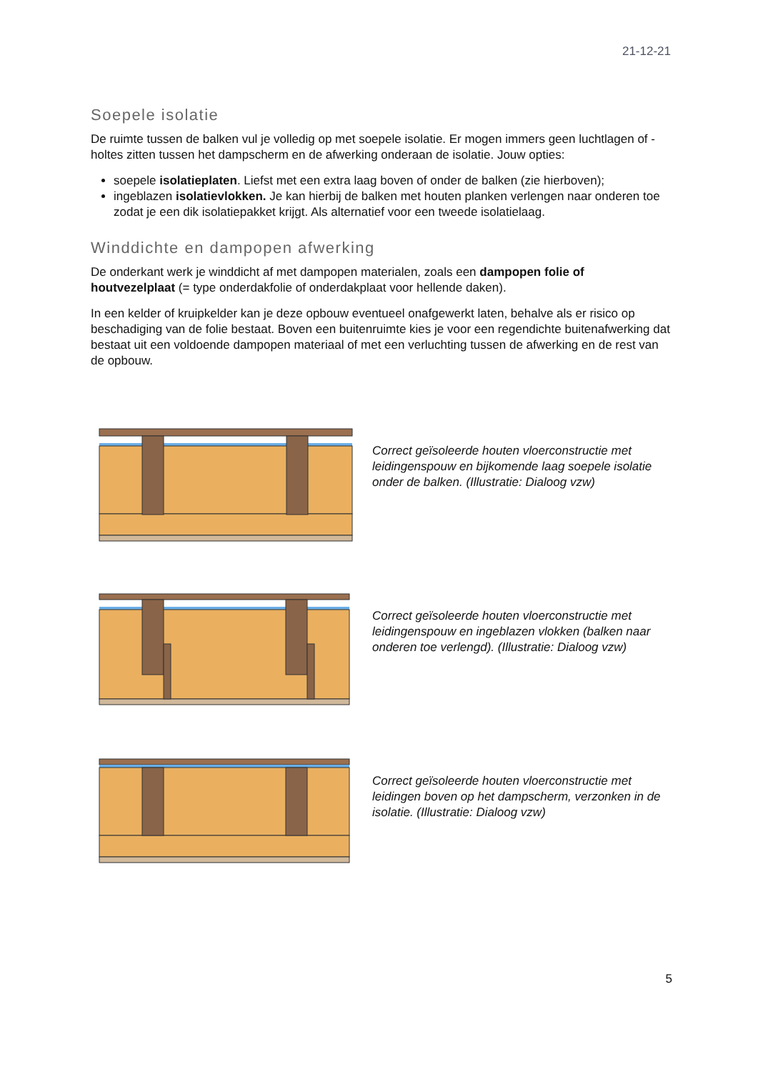21-12-21
Soepele isolatie
De ruimte tussen de balken vul je volledig op met soepele isolatie. Er mogen immers geen luchtlagen of -holtes zitten tussen het dampscherm en de afwerking onderaan de isolatie. Jouw opties:
soepele isolatieplaten. Liefst met een extra laag boven of onder de balken (zie hierboven);
ingeblazen isolatievlokken. Je kan hierbij de balken met houten planken verlengen naar onderen toe zodat je een dik isolatiepakket krijgt. Als alternatief voor een tweede isolatielaag.
Winddichte en dampopen afwerking
De onderkant werk je winddicht af met dampopen materialen, zoals een dampopen folie of houtvezelplaat (= type onderdakfolie of onderdakplaat voor hellende daken).
In een kelder of kruipkelder kan je deze opbouw eventueel onafgewerkt laten, behalve als er risico op beschadiging van de folie bestaat. Boven een buitenruimte kies je voor een regendichte buitenafwerking dat bestaat uit een voldoende dampopen materiaal of met een verluchting tussen de afwerking en de rest van de opbouw.
Correct geïsoleerde houten vloerconstructie met leidingenspouw en bijkomende laag soepele isolatie onder de balken. (Illustratie: Dialoog vzw)
Correct geïsoleerde houten vloerconstructie met leidingenspouw en ingeblazen vlokken (balken naar onderen toe verlengd). (Illustratie: Dialoog vzw)
Correct geïsoleerde houten vloerconstructie met leidingen boven op het dampscherm, verzonken in de isolatie. (Illustratie: Dialoog vzw)
5